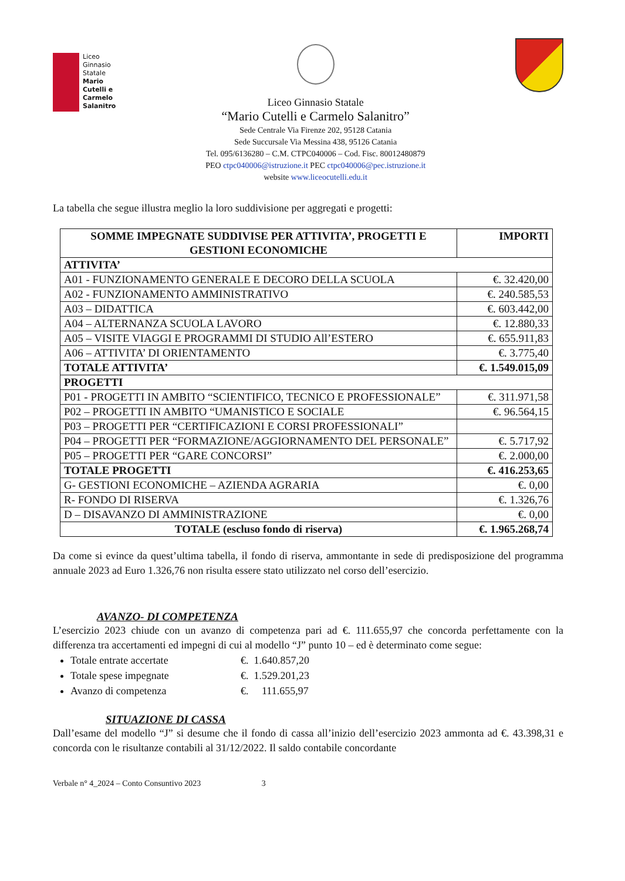Liceo
Ginnasio
Statale
Mario
Cutelli e
Carmelo
Salanitro
Liceo Ginnasio Statale
“Mario Cutelli e Carmelo Salanitro”
Sede Centrale Via Firenze 202, 95128 Catania
Sede Succursale Via Messina 438, 95126 Catania
Tel. 095/6136280 – C.M. CTPC040006 – Cod. Fisc. 80012480879
PEO ctpc040006@istruzione.it PEC ctpc040006@pec.istruzione.it
website www.liceocutelli.edu.it
La tabella che segue illustra meglio la loro suddivisione per aggregati e progetti:
| SOMME IMPEGNATE SUDDIVISE PER ATTIVITA’, PROGETTI E GESTIONI ECONOMICHE | IMPORTI |
| --- | --- |
| ATTIVITA’ | |
| A01 - FUNZIONAMENTO GENERALE E DECORO DELLA SCUOLA | €. 32.420,00 |
| A02 - FUNZIONAMENTO AMMINISTRATIVO | €. 240.585,53 |
| A03 – DIDATTICA | €. 603.442,00 |
| A04 – ALTERNANZA SCUOLA LAVORO | €. 12.880,33 |
| A05 – VISITE VIAGGI E PROGRAMMI DI STUDIO All’ESTERO | €. 655.911,83 |
| A06 – ATTIVITA’ DI ORIENTAMENTO | €. 3.775,40 |
| TOTALE ATTIVITA’ | €. 1.549.015,09 |
| PROGETTI | |
| P01 - PROGETTI IN AMBITO “SCIENTIFICO, TECNICO E PROFESSIONALE” | €. 311.971,58 |
| P02 – PROGETTI IN AMBITO “UMANISTICO E SOCIALE | €. 96.564,15 |
| P03 – PROGETTI PER “CERTIFICAZIONI E CORSI PROFESSIONALI” | |
| P04 – PROGETTI PER “FORMAZIONE/AGGIORNAMENTO DEL PERSONALE” | €. 5.717,92 |
| P05 – PROGETTI PER “GARE CONCORSI” | €. 2.000,00 |
| TOTALE PROGETTI | €. 416.253,65 |
| G- GESTIONI ECONOMICHE – AZIENDA AGRARIA | €. 0,00 |
| R- FONDO DI RISERVA | €. 1.326,76 |
| D – DISAVANZO DI AMMINISTRAZIONE | €. 0,00 |
| TOTALE (escluso fondo di riserva) | €. 1.965.268,74 |
Da come si evince da quest’ultima tabella, il fondo di riserva, ammontante in sede di predisposizione del programma annuale 2023 ad Euro 1.326,76 non risulta essere stato utilizzato nel corso dell’esercizio.
AVANZO- DI COMPETENZA
L’esercizio 2023 chiude con un avanzo di competenza pari ad €. 111.655,97 che concorda perfettamente con la differenza tra accertamenti ed impegni di cui al modello “J” punto 10 – ed è determinato come segue:
Totale entrate accertate €. 1.640.857,20
Totale spese impegnate €. 1.529.201,23
Avanzo di competenza €. 111.655,97
SITUAZIONE DI CASSA
Dall’esame del modello “J” si desume che il fondo di cassa all’inizio dell’esercizio 2023 ammonta ad €. 43.398,31 e concorda con le risultanze contabili al 31/12/2022. Il saldo contabile concordante
Verbale n° 4_2024 – Conto Consuntivo 2023 3